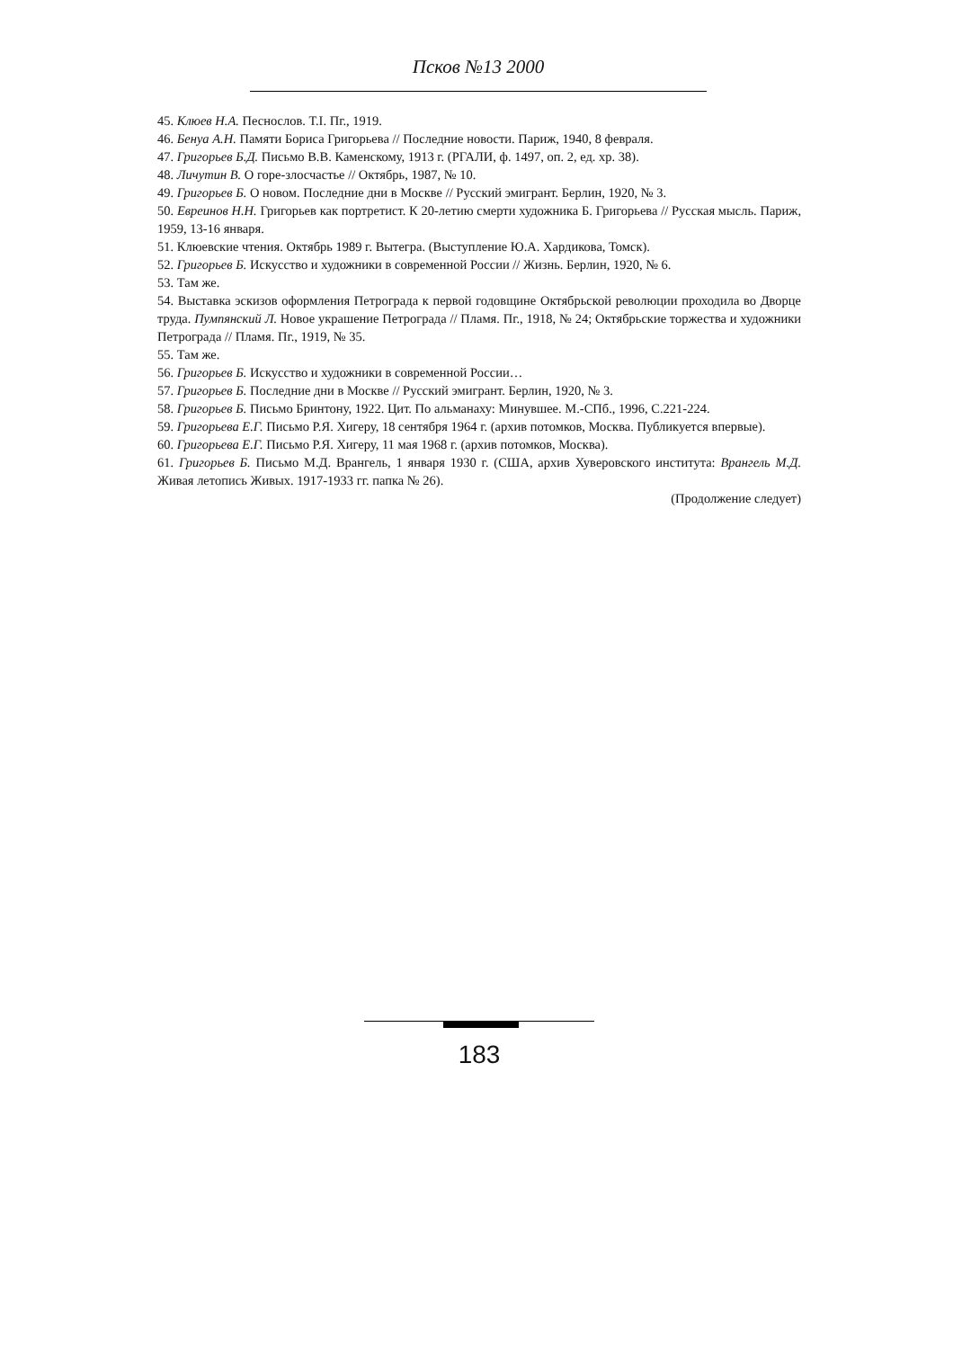Псков №13 2000
45. Клюев Н.А. Песнослов. Т.I. Пг., 1919.
46. Бенуа А.Н. Памяти Бориса Григорьева // Последние новости. Париж, 1940, 8 февраля.
47. Григорьев Б.Д. Письмо В.В. Каменскому, 1913 г. (РГАЛИ, ф. 1497, оп. 2, ед. хр. 38).
48. Личутин В. О горе-злосчастье // Октябрь, 1987, № 10.
49. Григорьев Б. О новом. Последние дни в Москве // Русский эмигрант. Берлин, 1920, № 3.
50. Евреинов Н.Н. Григорьев как портретист. К 20-летию смерти художника Б. Григорьева // Русская мысль. Париж, 1959, 13-16 января.
51. Клюевские чтения. Октябрь 1989 г. Вытегра. (Выступление Ю.А. Хардикова, Томск).
52. Григорьев Б. Искусство и художники в современной России // Жизнь. Берлин, 1920, № 6.
53. Там же.
54. Выставка эскизов оформления Петрограда к первой годовщине Октябрьской революции проходила во Дворце труда. Пумпянский Л. Новое украшение Петрограда // Пламя. Пг., 1918, № 24; Октябрьские торжества и художники Петрограда // Пламя. Пг., 1919, № 35.
55. Там же.
56. Григорьев Б. Искусство и художники в современной России…
57. Григорьев Б. Последние дни в Москве // Русский эмигрант. Берлин, 1920, № 3.
58. Григорьев Б. Письмо Бринтону, 1922. Цит. По альманаху: Минувшее. М.-СПб., 1996, С.221-224.
59. Григорьева Е.Г. Письмо Р.Я. Хигеру, 18 сентября 1964 г. (архив потомков, Москва. Публикуется впервые).
60. Григорьева Е.Г. Письмо Р.Я. Хигеру, 11 мая 1968 г. (архив потомков, Москва).
61. Григорьев Б. Письмо М.Д. Врангель, 1 января 1930 г. (США, архив Хуверовского института: Врангель М.Д. Живая летопись Живых. 1917-1933 гг. папка № 26).
(Продолжение следует)
183